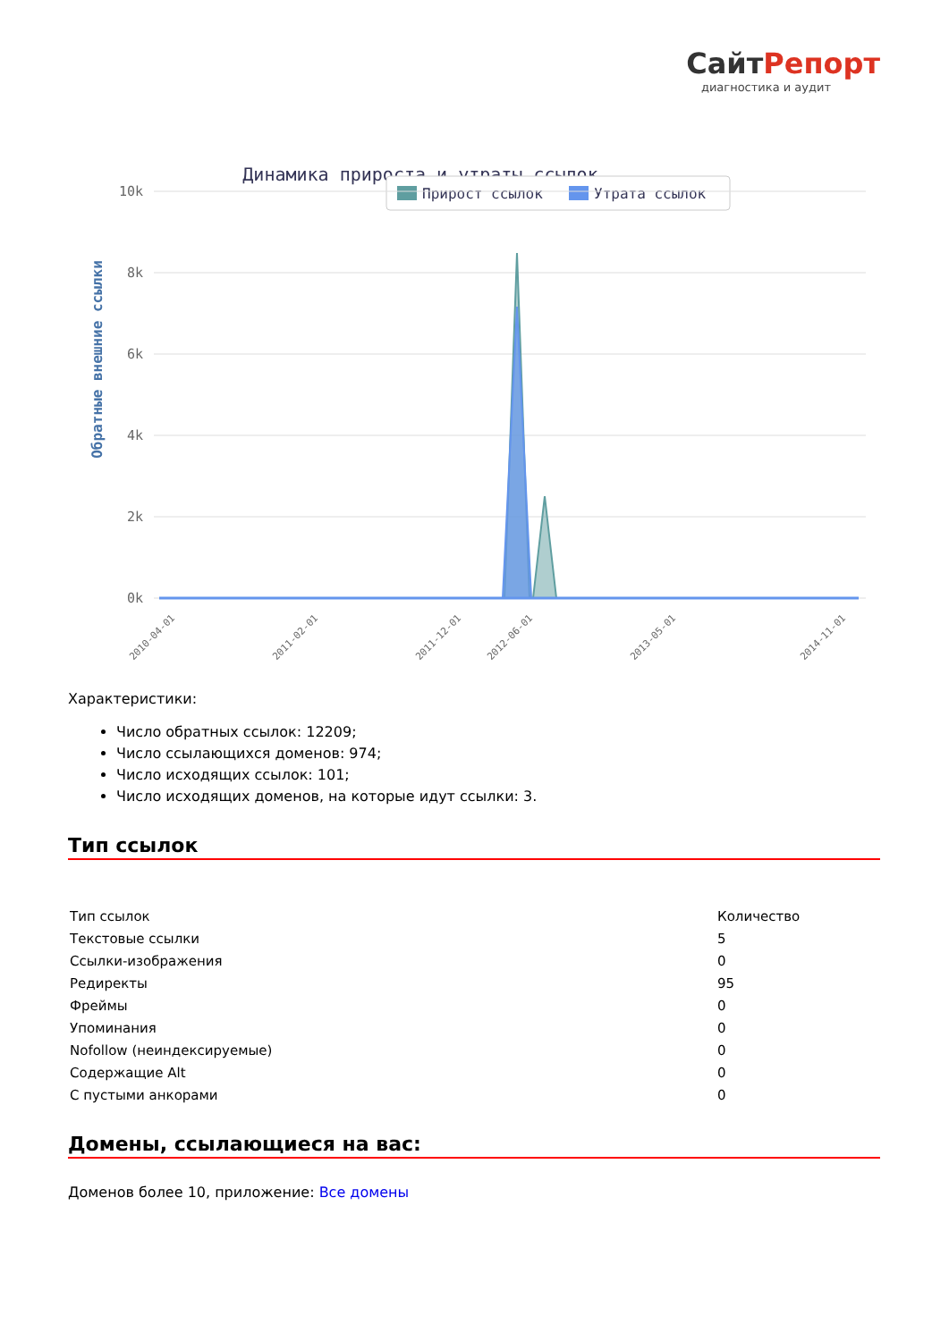СайтРепорт
диагностика и аудит
Динамика прироста и утраты ссылок
Прирост ссылок
Утрата ссылок
Обратные внешние ссылки
10k
8k
6k
4k
2k
0k
2010-04-01
2011-02-01
2011-12-01
2012-06-01
2013-05-01
2014-11-01
Характеристики:
Число обратных ссылок: 12209;
Число ссылающихся доменов: 974;
Число исходящих ссылок: 101;
Число исходящих доменов, на которые идут ссылки: 3.
Тип ссылок
| Тип ссылок | Количество |
| Текстовые ссылки | 5 |
| Ссылки-изображения | 0 |
| Редиректы | 95 |
| Фреймы | 0 |
| Упоминания | 0 |
| Nofollow (неиндексируемые) | 0 |
| Содержащие Alt | 0 |
| С пустыми анкорами | 0 |
Домены, ссылающиеся на вас:
Доменов более 10, приложение: Все домены